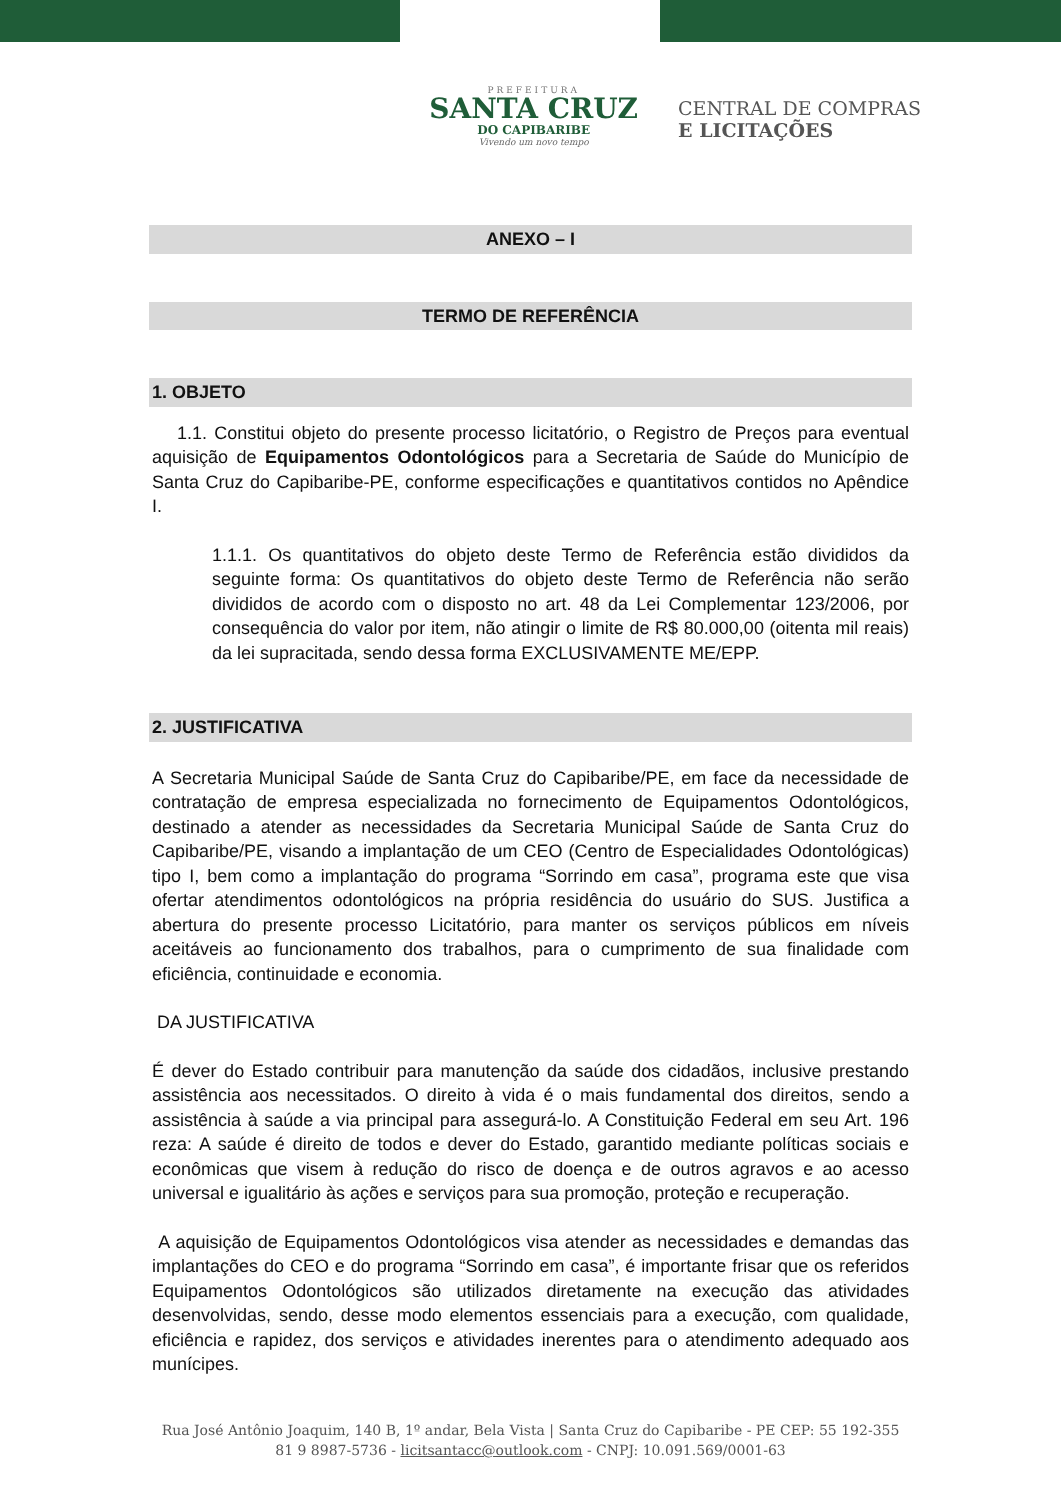PREFEITURA
SANTA CRUZ
DO CAPIBARIBE
Vivendo um novo tempo
CENTRAL DE COMPRAS
E LICITAÇÕES
ANEXO – I
TERMO DE REFERÊNCIA
1. OBJETO
1.1. Constitui objeto do presente processo licitatório, o Registro de Preços para eventual aquisição de Equipamentos Odontológicos para a Secretaria de Saúde do Município de Santa Cruz do Capibaribe-PE, conforme especificações e quantitativos contidos no Apêndice I.
1.1.1. Os quantitativos do objeto deste Termo de Referência estão divididos da seguinte forma: Os quantitativos do objeto deste Termo de Referência não serão divididos de acordo com o disposto no art. 48 da Lei Complementar 123/2006, por consequência do valor por item, não atingir o limite de R$ 80.000,00 (oitenta mil reais) da lei supracitada, sendo dessa forma EXCLUSIVAMENTE ME/EPP.
2. JUSTIFICATIVA
A Secretaria Municipal Saúde de Santa Cruz do Capibaribe/PE, em face da necessidade de contratação de empresa especializada no fornecimento de Equipamentos Odontológicos, destinado a atender as necessidades da Secretaria Municipal Saúde de Santa Cruz do Capibaribe/PE, visando a implantação de um CEO (Centro de Especialidades Odontológicas) tipo I, bem como a implantação do programa “Sorrindo em casa”, programa este que visa ofertar atendimentos odontológicos na própria residência do usuário do SUS. Justifica a abertura do presente processo Licitatório, para manter os serviços públicos em níveis aceitáveis ao funcionamento dos trabalhos, para o cumprimento de sua finalidade com eficiência, continuidade e economia.
DA JUSTIFICATIVA
É dever do Estado contribuir para manutenção da saúde dos cidadãos, inclusive prestando assistência aos necessitados. O direito à vida é o mais fundamental dos direitos, sendo a assistência à saúde a via principal para assegurá-lo. A Constituição Federal em seu Art. 196 reza: A saúde é direito de todos e dever do Estado, garantido mediante políticas sociais e econômicas que visem à redução do risco de doença e de outros agravos e ao acesso universal e igualitário às ações e serviços para sua promoção, proteção e recuperação.
A aquisição de Equipamentos Odontológicos visa atender as necessidades e demandas das implantações do CEO e do programa “Sorrindo em casa”, é importante frisar que os referidos Equipamentos Odontológicos são utilizados diretamente na execução das atividades desenvolvidas, sendo, desse modo elementos essenciais para a execução, com qualidade, eficiência e rapidez, dos serviços e atividades inerentes para o atendimento adequado aos munícipes.
Rua José Antônio Joaquim, 140 B, 1º andar, Bela Vista | Santa Cruz do Capibaribe - PE CEP: 55 192-355
81 9 8987-5736 - licitsantacc@outlook.com - CNPJ: 10.091.569/0001-63